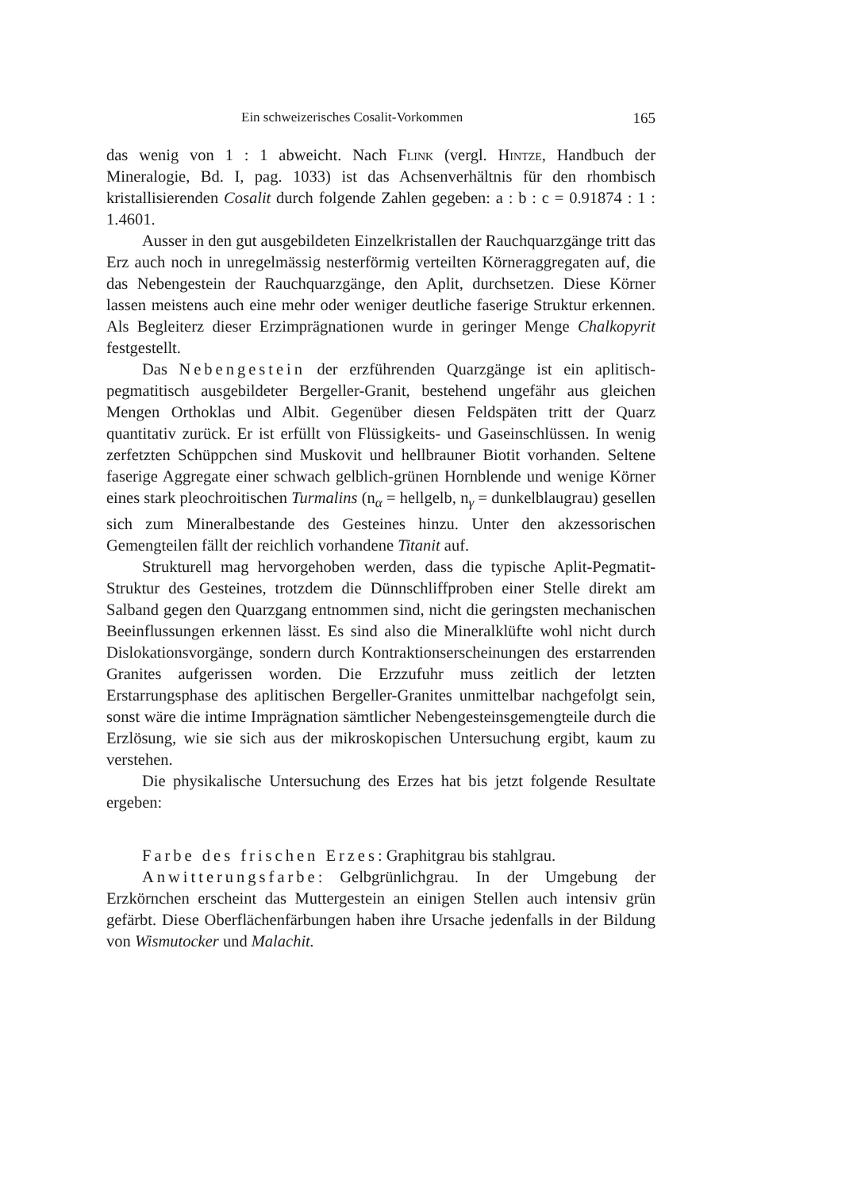Ein schweizerisches Cosalit-Vorkommen 165
das wenig von 1 : 1 abweicht. Nach Flink (vergl. Hintze, Handbuch der Mineralogie, Bd. I, pag. 1033) ist das Achsenverhältnis für den rhombisch kristallisierenden Cosalit durch folgende Zahlen gegeben: a : b : c = 0.91874 : 1 : 1.4601.
Ausser in den gut ausgebildeten Einzelkristallen der Rauchquarzgänge tritt das Erz auch noch in unregelmässig nesterförmig verteilten Körneraggregaten auf, die das Nebengestein der Rauchquarzgänge, den Aplit, durchsetzen. Diese Körner lassen meistens auch eine mehr oder weniger deutliche faserige Struktur erkennen. Als Begleiterz dieser Erzimprägnationen wurde in geringer Menge Chalkopyrit festgestellt.
Das Nebengestein der erzführenden Quarzgänge ist ein aplitisch-pegmatitisch ausgebildeter Bergeller-Granit, bestehend ungefähr aus gleichen Mengen Orthoklas und Albit. Gegenüber diesen Feldspäten tritt der Quarz quantitativ zurück. Er ist erfüllt von Flüssigkeits- und Gaseinschlüssen. In wenig zerfetzten Schüppchen sind Muskovit und hellbrauner Biotit vorhanden. Seltene faserige Aggregate einer schwach gelblich-grünen Hornblende und wenige Körner eines stark pleochroitischen Turmalins (n<sub>α</sub> = hellgelb, n<sub>γ</sub> = dunkelblaugrau) gesellen sich zum Mineralbestande des Gesteines hinzu. Unter den akzessorischen Gemengteilen fällt der reichlich vorhandene Titanit auf.
Strukturell mag hervorgehoben werden, dass die typische Aplit-Pegmatit-Struktur des Gesteines, trotzdem die Dünnschliffproben einer Stelle direkt am Salband gegen den Quarzgang entnommen sind, nicht die geringsten mechanischen Beeinflussungen erkennen lässt. Es sind also die Mineralklüfte wohl nicht durch Dislokationsvorgänge, sondern durch Kontraktionserscheinungen des erstarrenden Granites aufgerissen worden. Die Erzzufuhr muss zeitlich der letzten Erstarrungsphase des aplitischen Bergeller-Granites unmittelbar nachgefolgt sein, sonst wäre die intime Imprägnation sämtlicher Nebengesteinsgemengteile durch die Erzlösung, wie sie sich aus der mikroskopischen Untersuchung ergibt, kaum zu verstehen.
Die physikalische Untersuchung des Erzes hat bis jetzt folgende Resultate ergeben:
Farbe des frischen Erzes: Graphitgrau bis stahlgrau.
Anwitterungsfarbe: Gelbgrünlichgrau. In der Umgebung der Erzkörnchen erscheint das Muttergestein an einigen Stellen auch intensiv grün gefärbt. Diese Oberflächenfärbungen haben ihre Ursache jedenfalls in der Bildung von Wismutocker und Malachit.